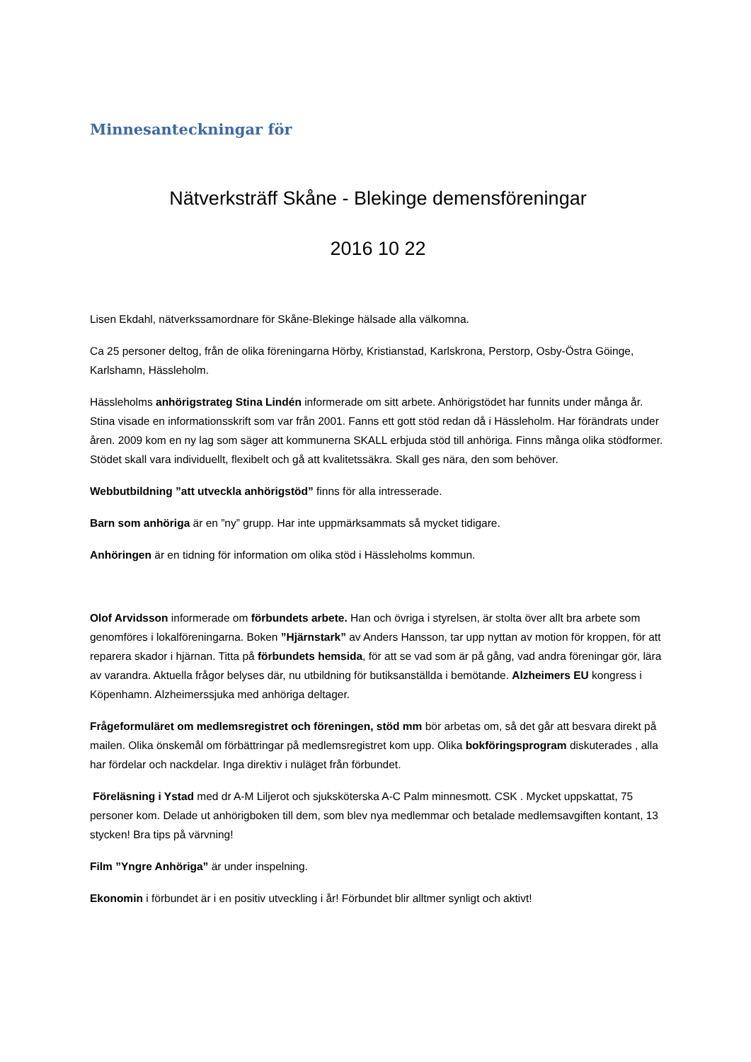Minnesanteckningar för
Nätverksträff Skåne - Blekinge demensföreningar
2016 10 22
Lisen Ekdahl, nätverkssamordnare för Skåne-Blekinge hälsade alla välkomna.
Ca 25 personer deltog, från de olika föreningarna Hörby, Kristianstad, Karlskrona, Perstorp, Osby-Östra Göinge, Karlshamn, Hässleholm.
Hässleholms anhörigstrateg Stina Lindén informerade om sitt arbete. Anhörigstödet har funnits under många år. Stina visade en informationsskrift som var från 2001. Fanns ett gott stöd redan då i Hässleholm. Har förändrats under åren. 2009 kom en ny lag som säger att kommunerna SKALL erbjuda stöd till anhöriga. Finns många olika stödformer. Stödet skall vara individuellt, flexibelt och gå att kvalitetssäkra. Skall ges nära, den som behöver.
Webbutbildning ”att utveckla anhörigstöd” finns för alla intresserade.
Barn som anhöriga är en ”ny” grupp. Har inte uppmärksammats så mycket tidigare.
Anhöringen är en tidning för information om olika stöd i Hässleholms kommun.
Olof Arvidsson informerade om förbundets arbete. Han och övriga i styrelsen, är stolta över allt bra arbete som genomföres i lokalföreningarna. Boken ”Hjärnstark” av Anders Hansson, tar upp nyttan av motion för kroppen, för att reparera skador i hjärnan. Titta på förbundets hemsida, för att se vad som är på gång, vad andra föreningar gör, lära av varandra. Aktuella frågor belyses där, nu utbildning för butiksanställda i bemötande. Alzheimers EU kongress i Köpenhamn. Alzheimerssjuka med anhöriga deltager.
Frågeformuläret om medlemsregistret och föreningen, stöd mm bör arbetas om, så det går att besvara direkt på mailen. Olika önskemål om förbättringar på medlemsregistret kom upp. Olika bokföringsprogram diskuterades , alla har fördelar och nackdelar. Inga direktiv i nuläget från förbundet.
Föreläsning i Ystad med dr A-M Liljerot och sjuksköterska A-C Palm minnesmott. CSK . Mycket uppskattat, 75 personer kom. Delade ut anhörigboken till dem, som blev nya medlemmar och betalade medlemsavgiften kontant, 13 stycken! Bra tips på värvning!
Film ”Yngre Anhöriga” är under inspelning.
Ekonomin i förbundet är i en positiv utveckling i år! Förbundet blir alltmer synligt och aktivt!